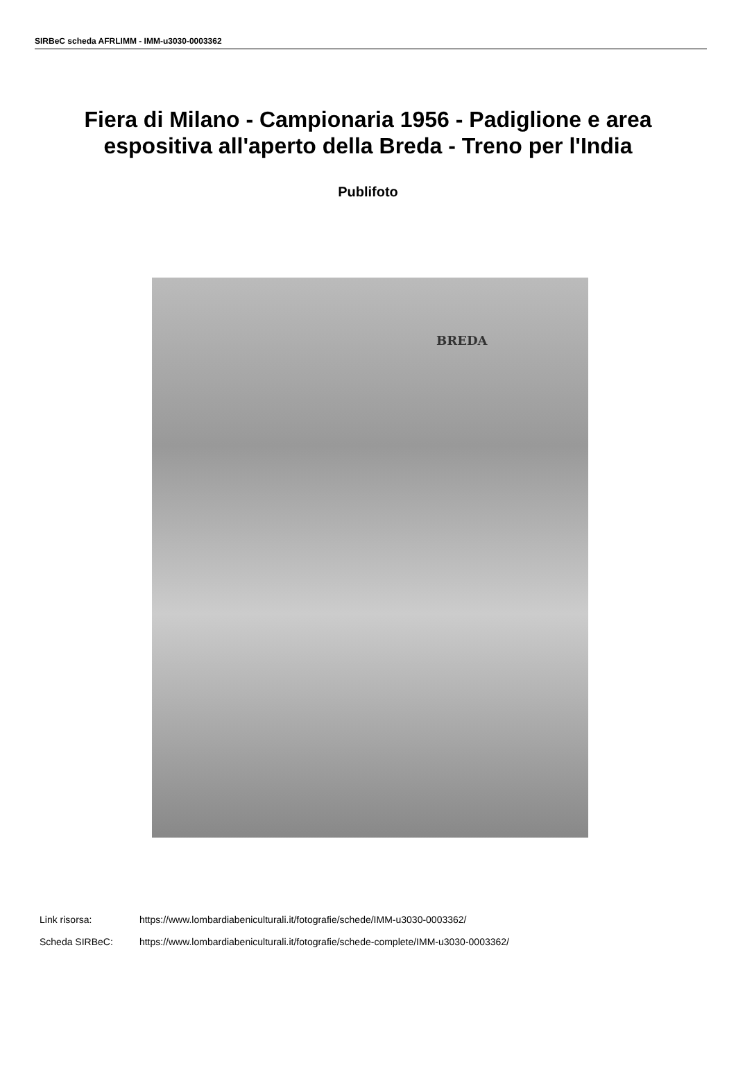SIRBeC scheda AFRLIMM - IMM-u3030-0003362
Fiera di Milano - Campionaria 1956 - Padiglione e area espositiva all'aperto della Breda - Treno per l'India
Publifoto
BREDA
Link risorsa: https://www.lombardiabeniculturali.it/fotografie/schede/IMM-u3030-0003362/
Scheda SIRBeC: https://www.lombardiabeniculturali.it/fotografie/schede-complete/IMM-u3030-0003362/